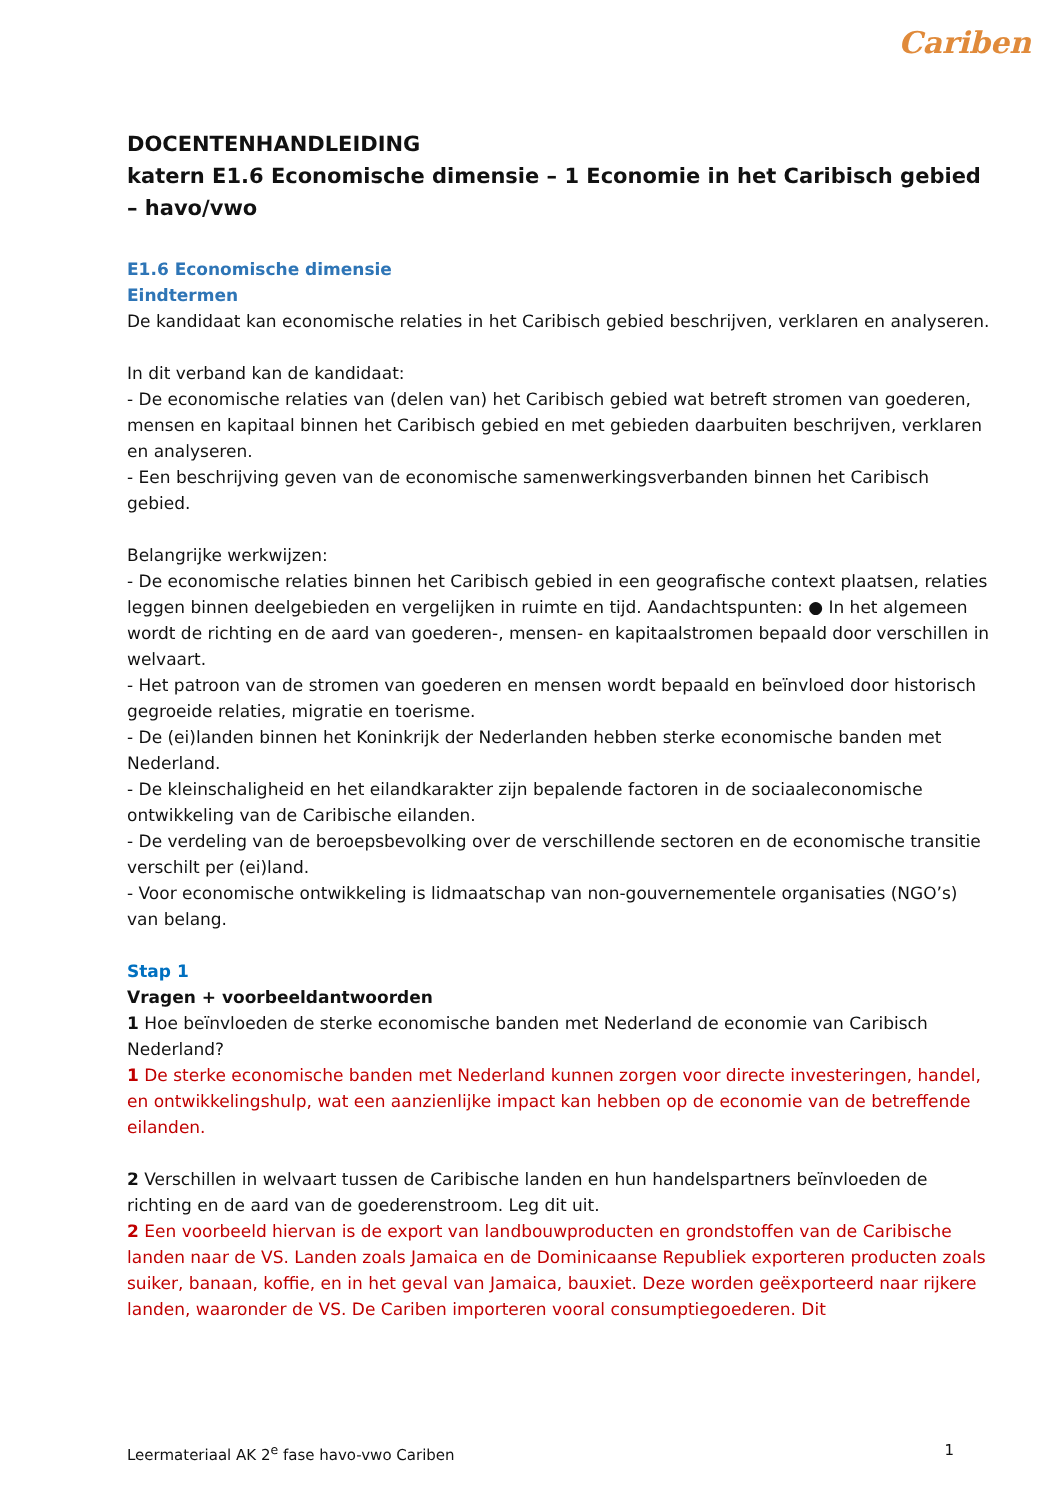Cariben
DOCENTENHANDLEIDING
katern E1.6 Economische dimensie – 1 Economie in het Caribisch gebied – havo/vwo
E1.6 Economische dimensie
Eindtermen
De kandidaat kan economische relaties in het Caribisch gebied beschrijven, verklaren en analyseren.
In dit verband kan de kandidaat:
- De economische relaties van (delen van) het Caribisch gebied wat betreft stromen van goederen, mensen en kapitaal binnen het Caribisch gebied en met gebieden daarbuiten beschrijven, verklaren en analyseren.
- Een beschrijving geven van de economische samenwerkingsverbanden binnen het Caribisch gebied.
Belangrijke werkwijzen:
- De economische relaties binnen het Caribisch gebied in een geografische context plaatsen, relaties leggen binnen deelgebieden en vergelijken in ruimte en tijd. Aandachtspunten: ● In het algemeen wordt de richting en de aard van goederen-, mensen- en kapitaalstromen bepaald door verschillen in welvaart.
- Het patroon van de stromen van goederen en mensen wordt bepaald en beïnvloed door historisch gegroeide relaties, migratie en toerisme.
- De (ei)landen binnen het Koninkrijk der Nederlanden hebben sterke economische banden met Nederland.
- De kleinschaligheid en het eilandkarakter zijn bepalende factoren in de sociaaleconomische ontwikkeling van de Caribische eilanden.
- De verdeling van de beroepsbevolking over de verschillende sectoren en de economische transitie verschilt per (ei)land.
- Voor economische ontwikkeling is lidmaatschap van non-gouvernementele organisaties (NGO’s) van belang.
Stap 1
Vragen + voorbeeldantwoorden
1 Hoe beïnvloeden de sterke economische banden met Nederland de economie van Caribisch Nederland?
1 De sterke economische banden met Nederland kunnen zorgen voor directe investeringen, handel, en ontwikkelingshulp, wat een aanzienlijke impact kan hebben op de economie van de betreffende eilanden.
2 Verschillen in welvaart tussen de Caribische landen en hun handelspartners beïnvloeden de richting en de aard van de goederenstroom. Leg dit uit.
2 Een voorbeeld hiervan is de export van landbouwproducten en grondstoffen van de Caribische landen naar de VS. Landen zoals Jamaica en de Dominicaanse Republiek exporteren producten zoals suiker, banaan, koffie, en in het geval van Jamaica, bauxiet. Deze worden geëxporteerd naar rijkere landen, waaronder de VS. De Cariben importeren vooral consumptiegoederen. Dit
Leermateriaal AK 2<sup>e</sup> fase havo-vwo Cariben 1